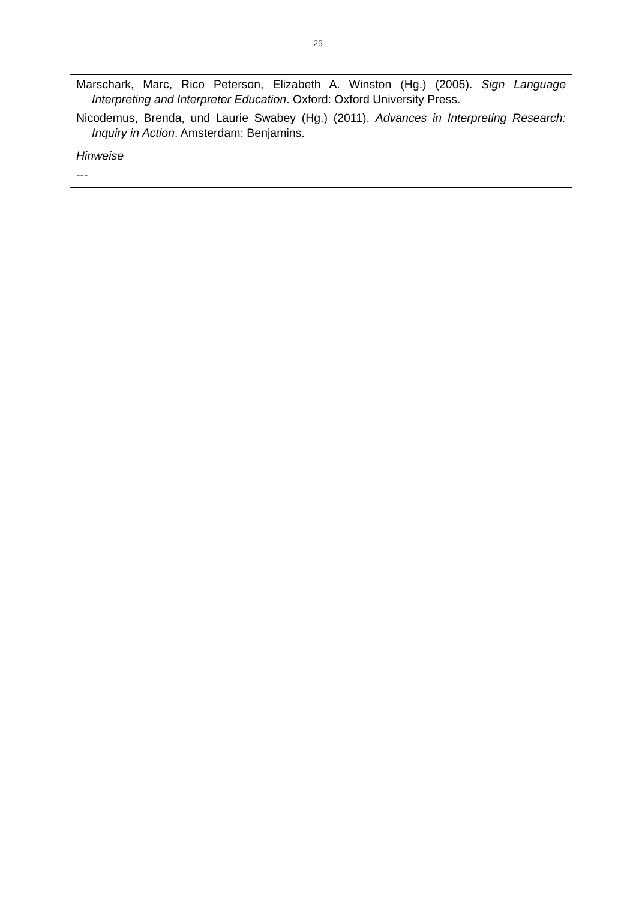25
| Marschark, Marc, Rico Peterson, Elizabeth A. Winston (Hg.) (2005). Sign Language Interpreting and Interpreter Education . Oxford: Oxford University Press. Nicodemus, Brenda, und Laurie Swabey (Hg.) (2011). Advances in Interpreting Research: Inquiry in Action . Amsterdam: Benjamins. |
| Hinweise --- |